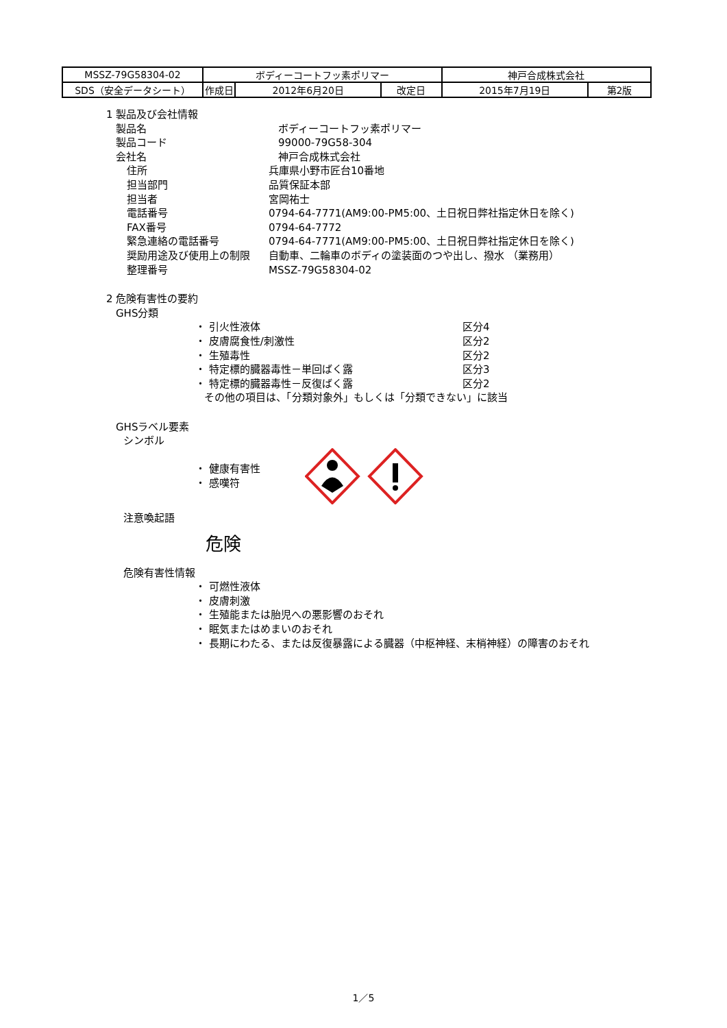| MSSZ-79G58304-02 | ボディーコートフッ素ポリマー | | | 神戸合成株式会社 | |
| SDS（安全データシート） | 作成日 | 2012年6月20日 | 改定日 | 2015年7月19日 | 第2版 |
1 製品及び会社情報
製品名 ボディーコートフッ素ポリマー
製品コード 99000-79G58-304
会社名 神戸合成株式会社
住所 兵庫県小野市匠台10番地
担当部門 品質保証本部
担当者 宮岡祐士
電話番号 0794-64-7771(AM9:00-PM5:00、土日祝日弊社指定休日を除く)
FAX番号 0794-64-7772
緊急連絡の電話番号 0794-64-7771(AM9:00-PM5:00、土日祝日弊社指定休日を除く)
奨励用途及び使用上の制限 自動車、二輪車のボディの塗装面のつや出し、撥水 （業務用）
整理番号 MSSZ-79G58304-02
2 危険有害性の要約
GHS分類
・ 引火性液体 区分4
・ 皮膚腐食性/刺激性 区分2
・ 生殖毒性 区分2
・ 特定標的臓器毒性－単回ばく露 区分3
・ 特定標的臓器毒性－反復ばく露 区分2
その他の項目は、「分類対象外」もしくは「分類できない」に該当
GHSラベル要素
シンボル
・ 健康有害性
・ 感嘆符
注意喚起語
危険
危険有害性情報
・ 可燃性液体
・ 皮膚刺激
・ 生殖能または胎児への悪影響のおそれ
・ 眠気またはめまいのおそれ
・ 長期にわたる、または反復暴露による臓器（中枢神経、末梢神経）の障害のおそれ
1／5